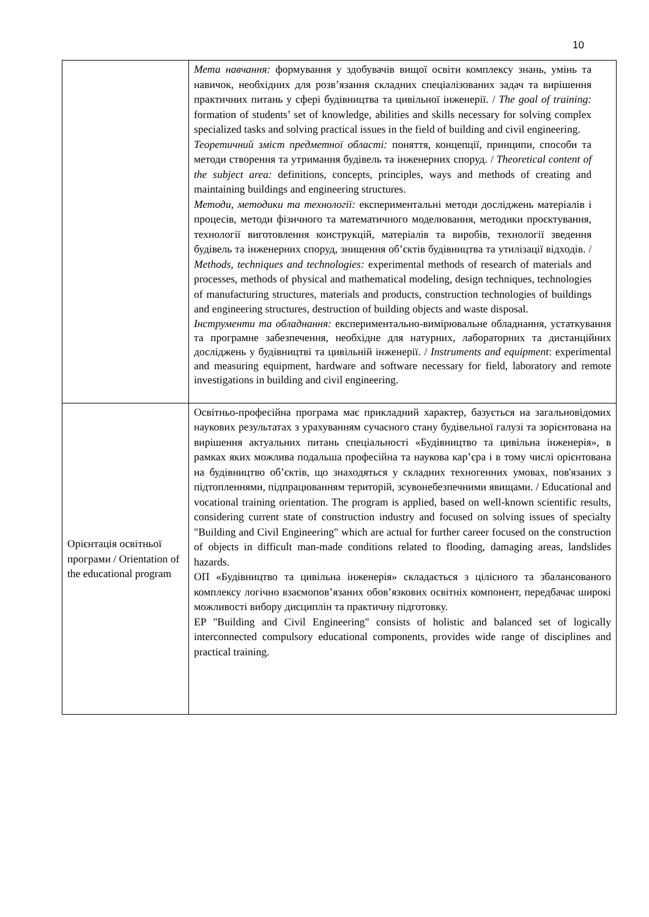10
| | Мета навчання: формування у здобувачів вищої освіти комплексу знань, умінь та навичок, необхідних для розв’язання складних спеціалізованих задач та вирішення практичних питань у сфері будівництва та цивільної інженерії. / The goal of training: formation of students’ set of knowledge, abilities and skills necessary for solving complex specialized tasks and solving practical issues in the field of building and civil engineering. Теоретичний зміст предметної області: поняття, концепції, принципи, способи та методи створення та утримання будівель та інженерних споруд. / Theoretical content of the subject area: definitions, concepts, principles, ways and methods of creating and maintaining buildings and engineering structures. Методи, методики та технології: експериментальні методи досліджень матеріалів і процесів, методи фізичного та математичного моделювання, методики проєктування, технології виготовлення конструкцій, матеріалів та виробів, технології зведення будівель та інженерних споруд, знищення об’єктів будівництва та утилізації відходів. / Methods, techniques and technologies: experimental methods of research of materials and processes, methods of physical and mathematical modeling, design techniques, technologies of manufacturing structures, materials and products, construction technologies of buildings and engineering structures, destruction of building objects and waste disposal. Інструменти та обладнання: експериментально-вимірювальне обладнання, устаткування та програмне забезпечення, необхідне для натурних, лабораторних та дистанційних досліджень у будівництві та цивільній інженерії. / Instruments and equipment : experimental and measuring equipment, hardware and software necessary for field, laboratory and remote investigations in building and civil engineering. |
| Орієнтація освітньої програми / Orientation of the educational program | Освітньо-професійна програма має прикладний характер, базується на загальновідомих наукових результатах з урахуванням сучасного стану будівельної галузі та зорієнтована на вирішення актуальних питань спеціальності «Будівництво та цивільна інженерія», в рамках яких можлива подальша професійна та наукова кар’єра і в тому числі орієнтована на будівництво об’єктів, що знаходяться у складних техногенних умовах, пов'язаних з підтопленнями, підпрацюванням територій, зсувонебезпечними явищами. / Educational and vocational training orientation. The program is applied, based on well-known scientific results, considering current state of construction industry and focused on solving issues of specialty "Building and Civil Engineering" which are actual for further career focused on the construction of objects in difficult man-made conditions related to flooding, damaging areas, landslides hazards. ОП «Будівництво та цивільна інженерія» складається з цілісного та збалансованого комплексу логічно взаємопов’язаних обов’язкових освітніх компонент, передбачає широкі можливості вибору дисциплін та практичну підготовку. EP "Building and Civil Engineering" consists of holistic and balanced set of logically interconnected compulsory educational components, provides wide range of disciplines and practical training. |